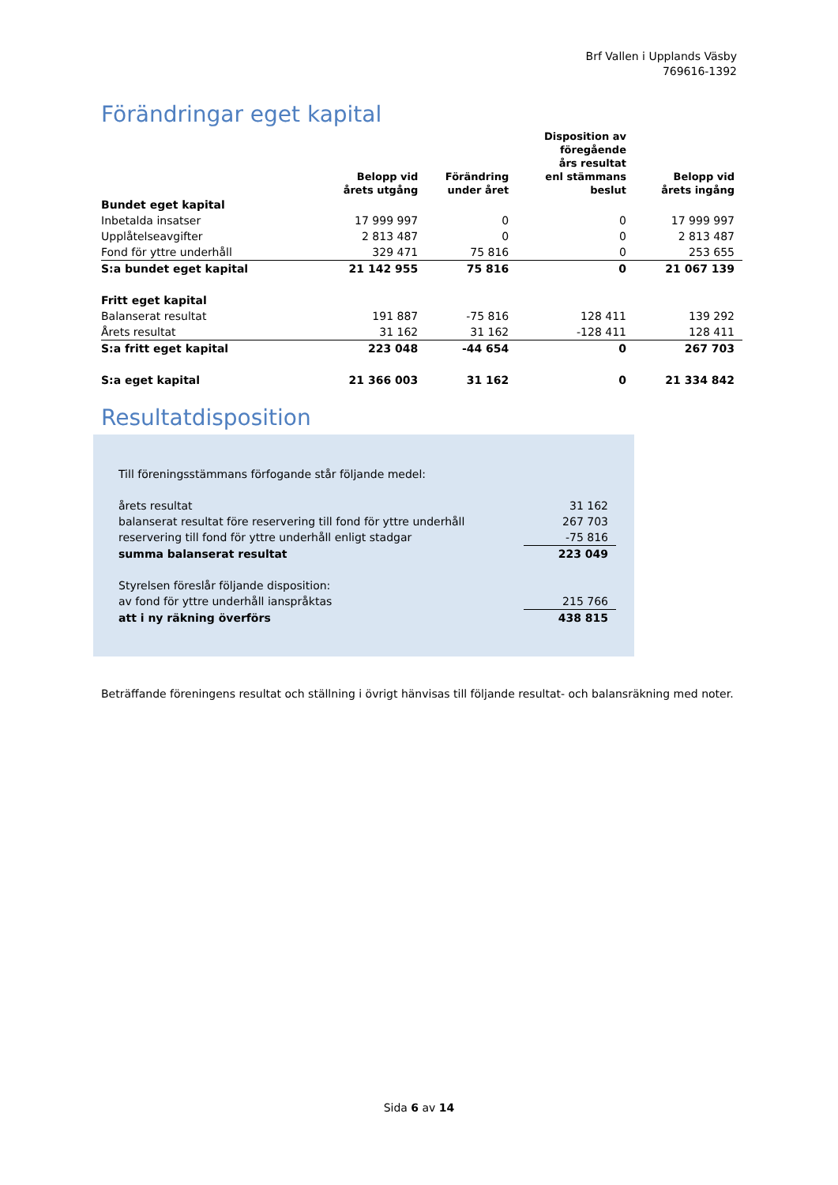Brf Vallen i Upplands Väsby
769616-1392
Förändringar eget kapital
| | Belopp vid årets utgång | Förändring under året | Disposition av föregående års resultat enl stämmans beslut | Belopp vid årets ingång |
| --- | --- | --- | --- | --- |
| Bundet eget kapital | | | | |
| Inbetalda insatser | 17 999 997 | 0 | 0 | 17 999 997 |
| Upplåtelseavgifter | 2 813 487 | 0 | 0 | 2 813 487 |
| Fond för yttre underhåll | 329 471 | 75 816 | 0 | 253 655 |
| S:a bundet eget kapital | 21 142 955 | 75 816 | 0 | 21 067 139 |
| Fritt eget kapital | | | | |
| Balanserat resultat | 191 887 | -75 816 | 128 411 | 139 292 |
| Årets resultat | 31 162 | 31 162 | -128 411 | 128 411 |
| S:a fritt eget kapital | 223 048 | -44 654 | 0 | 267 703 |
| S:a eget kapital | 21 366 003 | 31 162 | 0 | 21 334 842 |
Resultatdisposition
| Till föreningsstämmans förfogande står följande medel: | |
| årets resultat | 31 162 |
| balanserat resultat före reservering till fond för yttre underhåll | 267 703 |
| reservering till fond för yttre underhåll enligt stadgar | -75 816 |
| summa balanserat resultat | 223 049 |
| Styrelsen föreslår följande disposition: | |
| av fond för yttre underhåll ianspråktas | 215 766 |
| att i ny räkning överförs | 438 815 |
Beträffande föreningens resultat och ställning i övrigt hänvisas till följande resultat- och balansräkning med noter.
Sida 6 av 14